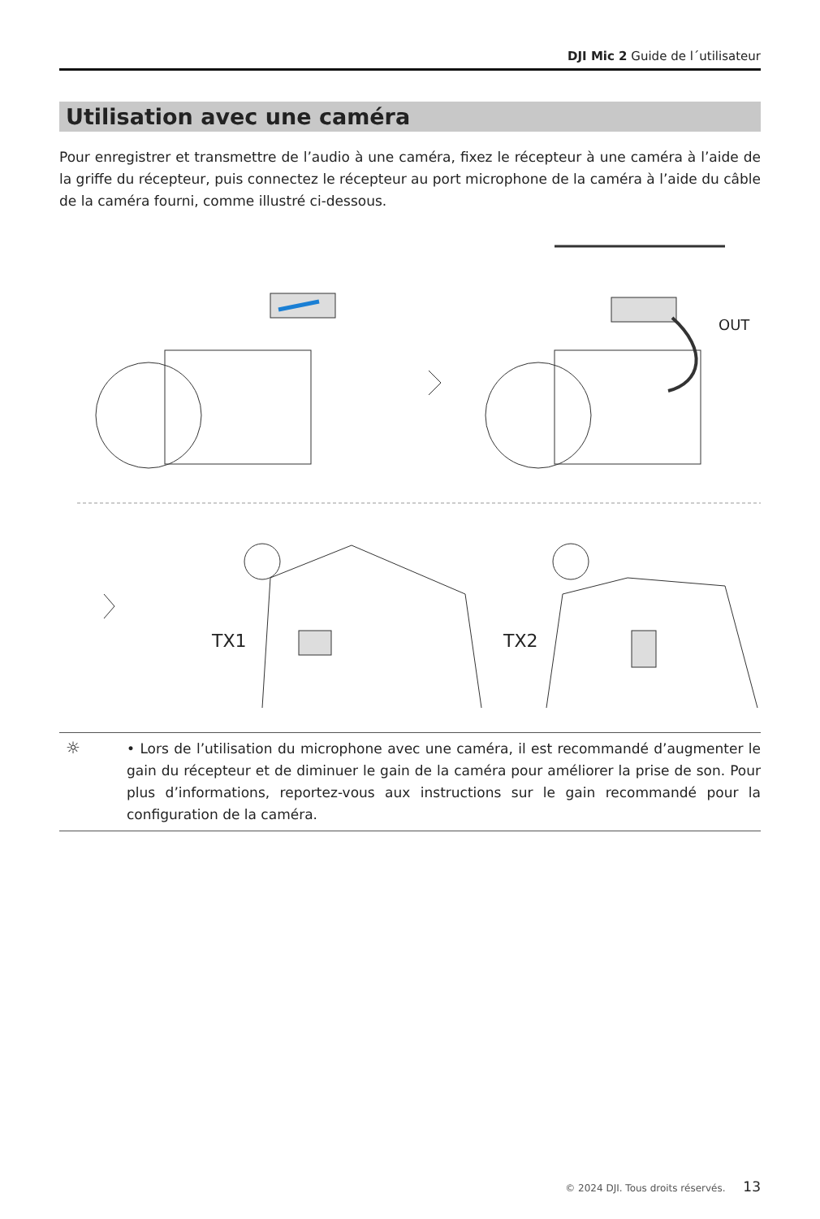DJI Mic 2 Guide de l´utilisateur
Utilisation avec une caméra
Pour enregistrer et transmettre de l’audio à une caméra, fixez le récepteur à une caméra à l’aide de la griffe du récepteur, puis connectez le récepteur au port microphone de la caméra à l’aide du câble de la caméra fourni, comme illustré ci-dessous.
OUT
TX1 TX2
☼
• Lors de l’utilisation du microphone avec une caméra, il est recommandé d’augmenter le gain du récepteur et de diminuer le gain de la caméra pour améliorer la prise de son. Pour plus d’informations, reportez-vous aux instructions sur le gain recommandé pour la configuration de la caméra.
© 2024 DJI. Tous droits réservés. 13